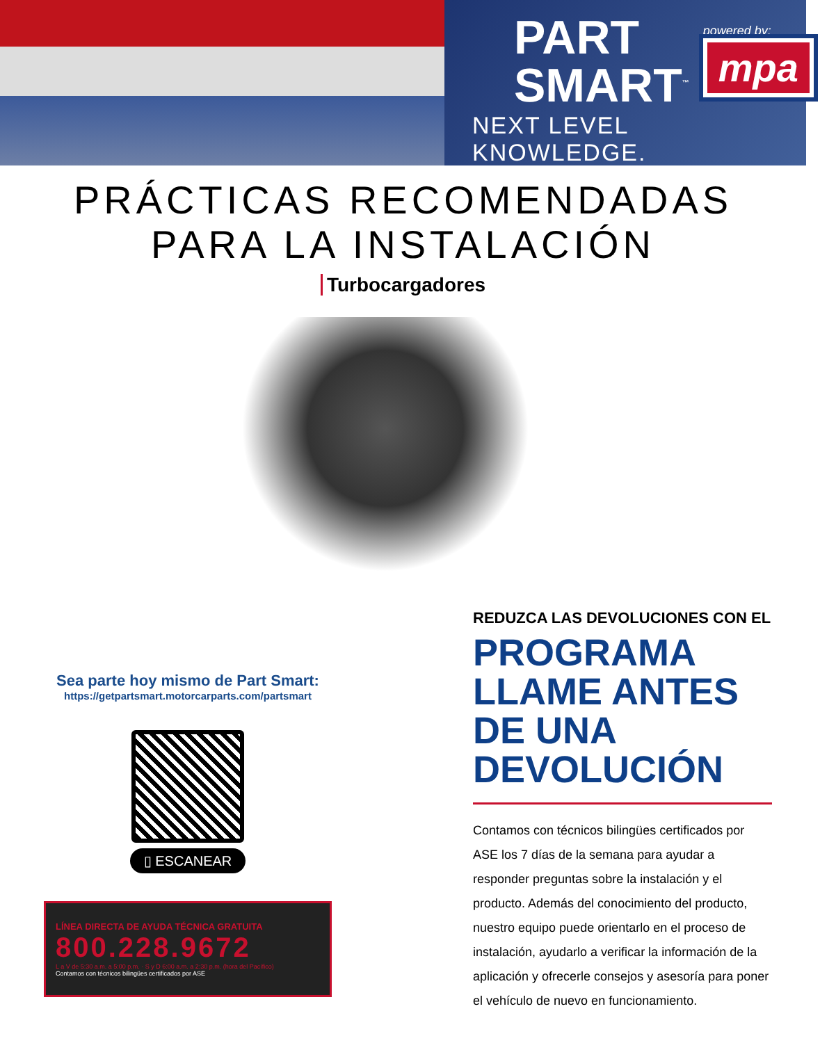PART
SMART<sup>™</sup>
powered by:
mpa
®
NEXT LEVEL KNOWLEDGE.
PRÁCTICAS RECOMENDADAS
PARA LA INSTALACIÓN
Turbocargadores
Sea parte hoy mismo de Part Smart:
https://getpartsmart.motorcarparts.com/partsmart
▯ ESCANEAR
LÍNEA DIRECTA DE AYUDA TÉCNICA GRATUITA
800.228.9672
L a V de 5:30 a.m. a 5:00 p.m. · S y D 6:00 a.m. a 2:30 p.m. (hora del Pacífico)
Contamos con técnicos bilingües certificados por ASE
REDUZCA LAS DEVOLUCIONES CON EL
PROGRAMA LLAME ANTES DE UNA DEVOLUCIÓN
Contamos con técnicos bilingües certificados por ASE los 7 días de la semana para ayudar a responder preguntas sobre la instalación y el producto. Además del conocimiento del producto, nuestro equipo puede orientarlo en el proceso de instalación, ayudarlo a verificar la información de la aplicación y ofrecerle consejos y asesoría para poner el vehículo de nuevo en funcionamiento.